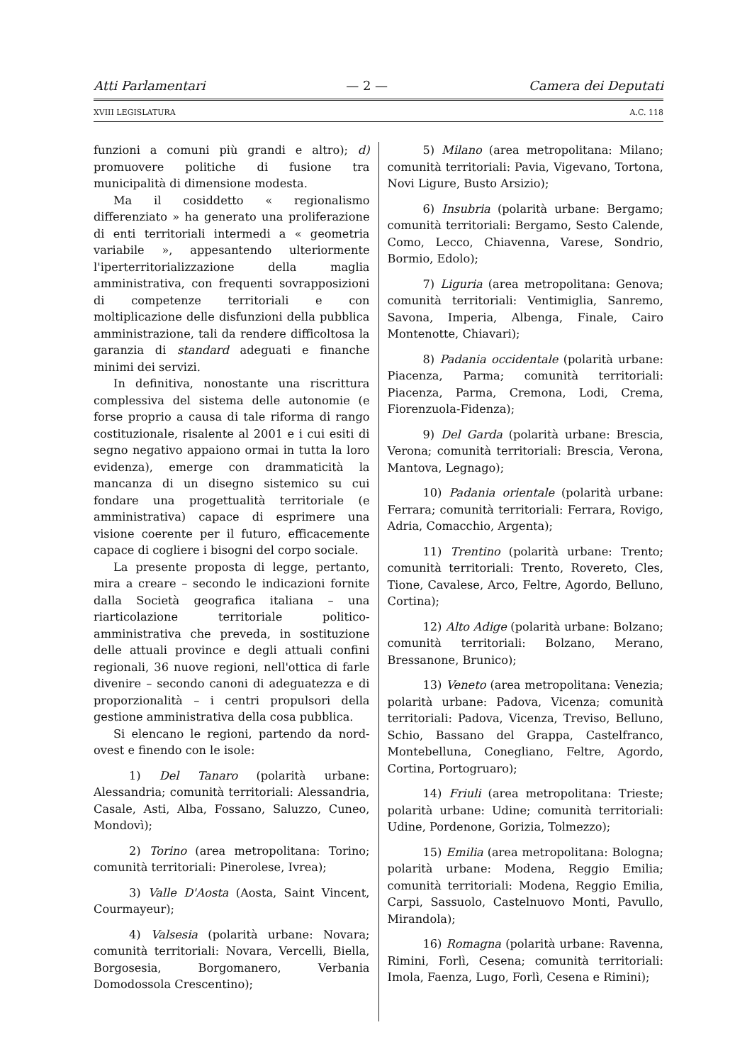Atti Parlamentari — 2 — Camera dei Deputati
XVIII LEGISLATURA A.C. 118
funzioni a comuni più grandi e altro); d) promuovere politiche di fusione tra municipalità di dimensione modesta.
Ma il cosiddetto « regionalismo differenziato » ha generato una proliferazione di enti territoriali intermedi a « geometria variabile », appesantendo ulteriormente l'iperterritorializzazione della maglia amministrativa, con frequenti sovrapposizioni di competenze territoriali e con moltiplicazione delle disfunzioni della pubblica amministrazione, tali da rendere difficoltosa la garanzia di standard adeguati e finanche minimi dei servizi.
In definitiva, nonostante una riscrittura complessiva del sistema delle autonomie (e forse proprio a causa di tale riforma di rango costituzionale, risalente al 2001 e i cui esiti di segno negativo appaiono ormai in tutta la loro evidenza), emerge con drammaticità la mancanza di un disegno sistemico su cui fondare una progettualità territoriale (e amministrativa) capace di esprimere una visione coerente per il futuro, efficacemente capace di cogliere i bisogni del corpo sociale.
La presente proposta di legge, pertanto, mira a creare – secondo le indicazioni fornite dalla Società geografica italiana – una riarticolazione territoriale politico-amministrativa che preveda, in sostituzione delle attuali province e degli attuali confini regionali, 36 nuove regioni, nell'ottica di farle divenire – secondo canoni di adeguatezza e di proporzionalità – i centri propulsori della gestione amministrativa della cosa pubblica.
Si elencano le regioni, partendo da nord-ovest e finendo con le isole:
1) Del Tanaro (polarità urbane: Alessandria; comunità territoriali: Alessandria, Casale, Asti, Alba, Fossano, Saluzzo, Cuneo, Mondovì);
2) Torino (area metropolitana: Torino; comunità territoriali: Pinerolese, Ivrea);
3) Valle D'Aosta (Aosta, Saint Vincent, Courmayeur);
4) Valsesia (polarità urbane: Novara; comunità territoriali: Novara, Vercelli, Biella, Borgosesia, Borgomanero, Verbania Domodossola Crescentino);
5) Milano (area metropolitana: Milano; comunità territoriali: Pavia, Vigevano, Tortona, Novi Ligure, Busto Arsizio);
6) Insubria (polarità urbane: Bergamo; comunità territoriali: Bergamo, Sesto Calende, Como, Lecco, Chiavenna, Varese, Sondrio, Bormio, Edolo);
7) Liguria (area metropolitana: Genova; comunità territoriali: Ventimiglia, Sanremo, Savona, Imperia, Albenga, Finale, Cairo Montenotte, Chiavari);
8) Padania occidentale (polarità urbane: Piacenza, Parma; comunità territoriali: Piacenza, Parma, Cremona, Lodi, Crema, Fiorenzuola-Fidenza);
9) Del Garda (polarità urbane: Brescia, Verona; comunità territoriali: Brescia, Verona, Mantova, Legnago);
10) Padania orientale (polarità urbane: Ferrara; comunità territoriali: Ferrara, Rovigo, Adria, Comacchio, Argenta);
11) Trentino (polarità urbane: Trento; comunità territoriali: Trento, Rovereto, Cles, Tione, Cavalese, Arco, Feltre, Agordo, Belluno, Cortina);
12) Alto Adige (polarità urbane: Bolzano; comunità territoriali: Bolzano, Merano, Bressanone, Brunico);
13) Veneto (area metropolitana: Venezia; polarità urbane: Padova, Vicenza; comunità territoriali: Padova, Vicenza, Treviso, Belluno, Schio, Bassano del Grappa, Castelfranco, Montebelluna, Conegliano, Feltre, Agordo, Cortina, Portogruaro);
14) Friuli (area metropolitana: Trieste; polarità urbane: Udine; comunità territoriali: Udine, Pordenone, Gorizia, Tolmezzo);
15) Emilia (area metropolitana: Bologna; polarità urbane: Modena, Reggio Emilia; comunità territoriali: Modena, Reggio Emilia, Carpi, Sassuolo, Castelnuovo Monti, Pavullo, Mirandola);
16) Romagna (polarità urbane: Ravenna, Rimini, Forlì, Cesena; comunità territoriali: Imola, Faenza, Lugo, Forlì, Cesena e Rimini);